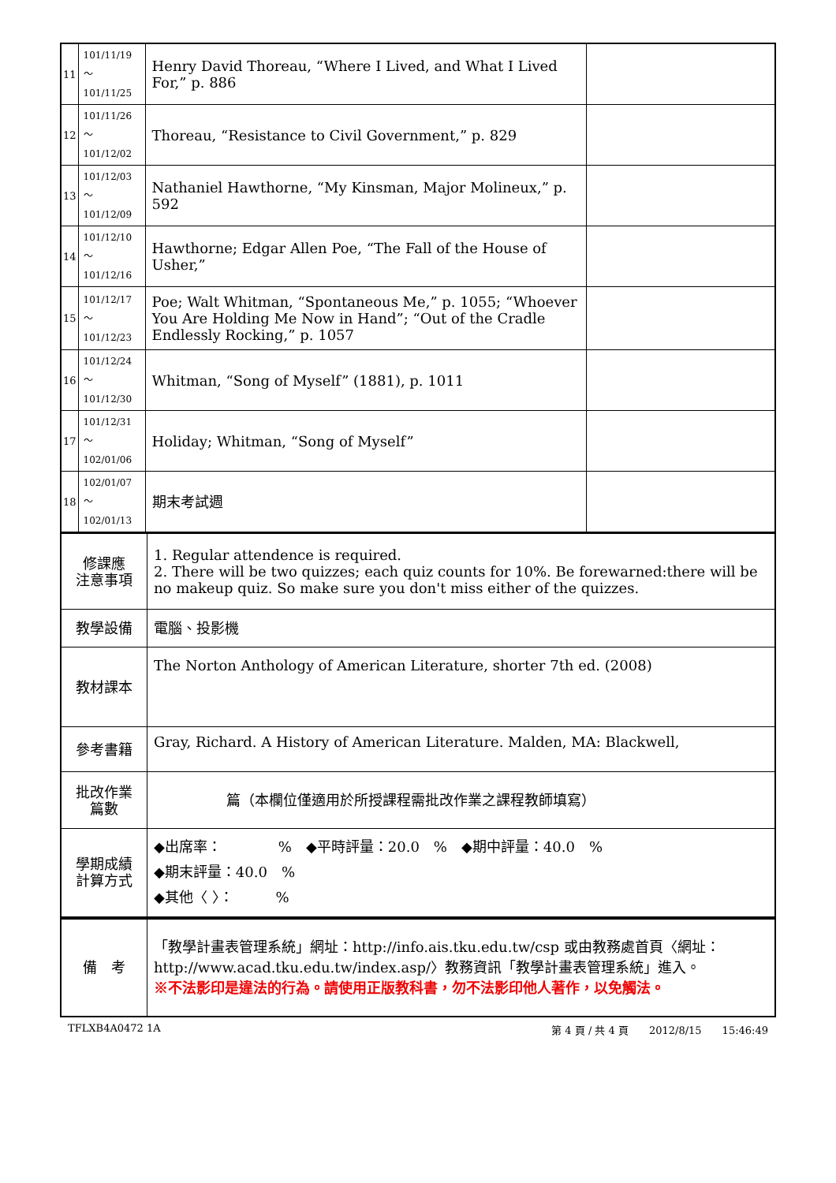| 11 | 101/11/19～ 101/11/25 | Henry David Thoreau, “Where I Lived, and What I Lived For,” p. 886 | |
| 12 | 101/11/26～ 101/12/02 | Thoreau, “Resistance to Civil Government,” p. 829 | |
| 13 | 101/12/03～ 101/12/09 | Nathaniel Hawthorne, “My Kinsman, Major Molineux,” p. 592 | |
| 14 | 101/12/10～ 101/12/16 | Hawthorne; Edgar Allen Poe, “The Fall of the House of Usher,” | |
| 15 | 101/12/17～ 101/12/23 | Poe; Walt Whitman, “Spontaneous Me,” p. 1055; “Whoever You Are Holding Me Now in Hand”; “Out of the Cradle Endlessly Rocking,” p. 1057 | |
| 16 | 101/12/24～ 101/12/30 | Whitman, “Song of Myself” (1881), p. 1011 | |
| 17 | 101/12/31～ 102/01/06 | Holiday; Whitman, “Song of Myself” | |
| 18 | 102/01/07～ 102/01/13 | 期末考試週 | |
| 修課應 注意事項 | 1. Regular attendence is required. 2. There will be two quizzes; each quiz counts for 10%. Be forewarned:there will be no makeup quiz. So make sure you don't miss either of the quizzes. |
| 教學設備 | 電腦、投影機 |
| 教材課本 | The Norton Anthology of American Literature, shorter 7th ed. (2008) |
| 參考書籍 | Gray, Richard. A History of American Literature. Malden, MA: Blackwell, |
| 批改作業 篇數 | 篇（本欄位僅適用於所授課程需批改作業之課程教師填寫） |
| 學期成績 計算方式 | ◆出席率： % ◆平時評量：20.0 % ◆期中評量：40.0 % ◆期末評量：40.0 % ◆其他〈 〉： % |
| 備 考 | 「教學計畫表管理系統」網址： http://info.ais.tku.edu.tw/csp 或由教務處首頁〈網址： http://www.acad.tku.edu.tw/index.asp/ 〉教務資訊「教學計畫表管理系統」進入。 ※不法影印是違法的行為。請使用正版教科書，勿不法影印他人著作，以免觸法。 |
TFLXB4A0472 1A 第 4 頁 / 共 4 頁　　2012/8/15　　15:46:49